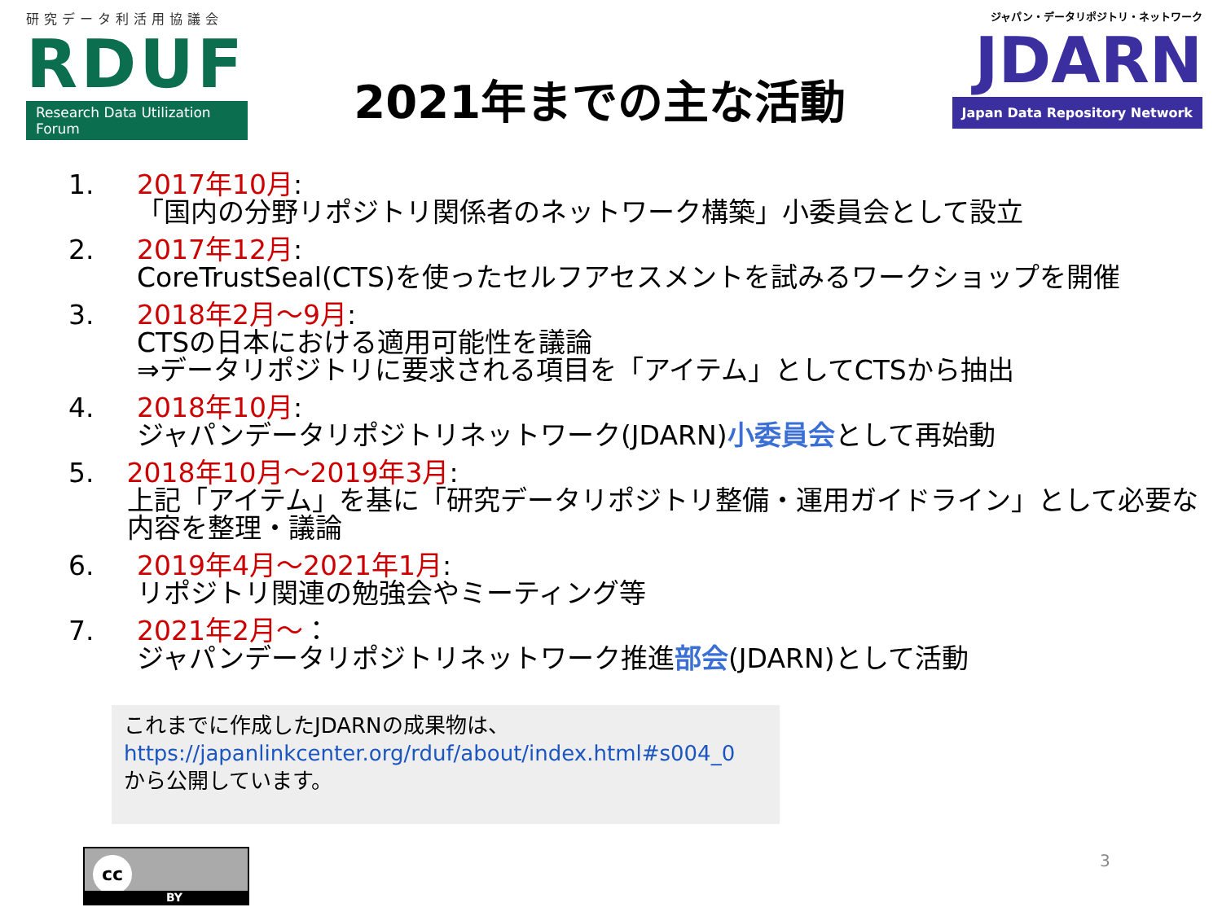研究データ利活用協議会
RDUF
Research Data Utilization Forum
2021年までの主な活動
ジャパン・データリポジトリ・ネットワーク
JDARN
Japan Data Repository Network
1. 2017年10月:
「国内の分野リポジトリ関係者のネットワーク構築」小委員会として設立
2. 2017年12月:
CoreTrustSeal(CTS)を使ったセルフアセスメントを試みるワークショップを開催
3. 2018年2月～9月:
CTSの日本における適用可能性を議論
⇒データリポジトリに要求される項目を「アイテム」としてCTSから抽出
4. 2018年10月:
ジャパンデータリポジトリネットワーク(JDARN)小委員会として再始動
5. 2018年10月～2019年3月:
上記「アイテム」を基に「研究データリポジトリ整備・運用ガイドライン」として必要な内容を整理・議論
6. 2019年4月～2021年1月:
リポジトリ関連の勉強会やミーティング等
7. 2021年2月～：
ジャパンデータリポジトリネットワーク推進部会(JDARN)として活動
これまでに作成したJDARNの成果物は、
https://japanlinkcenter.org/rduf/about/index.html#s004_0
から公開しています。
cc
BY
3